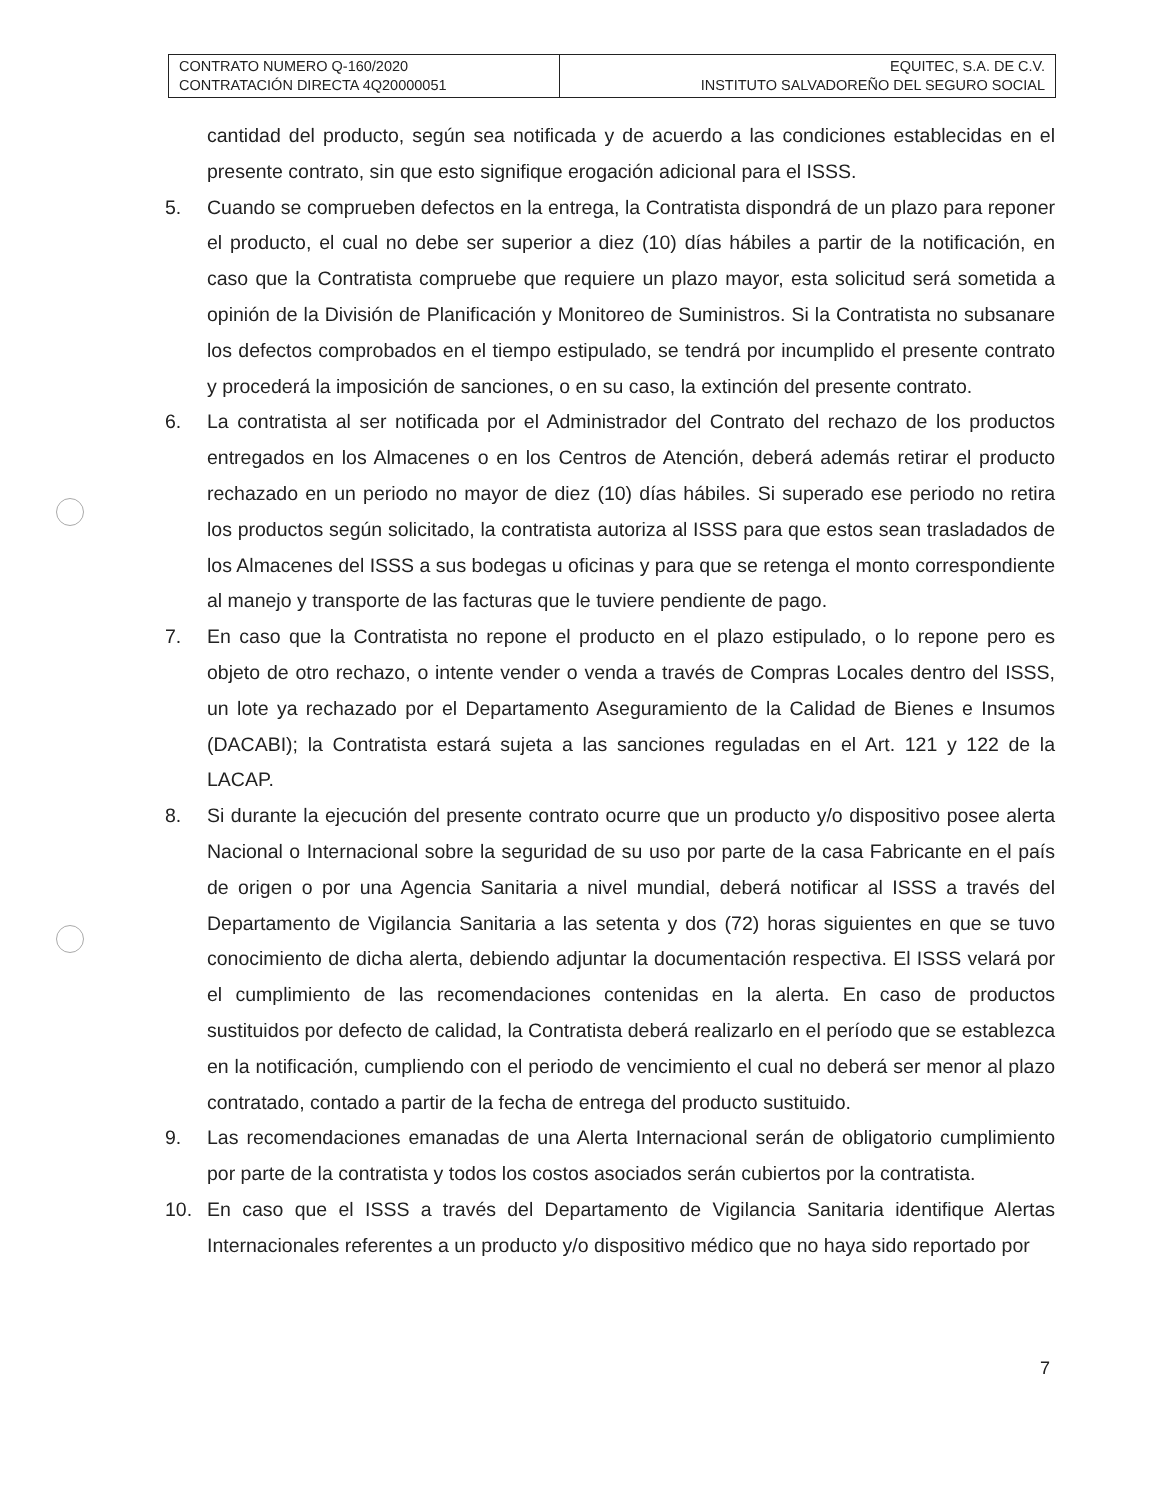| CONTRATO NUMERO Q-160/2020 CONTRATACIÓN DIRECTA 4Q20000051 | EQUITEC, S.A. DE C.V. INSTITUTO SALVADOREÑO DEL SEGURO SOCIAL |
cantidad del producto, según sea notificada y de acuerdo a las condiciones establecidas en el presente contrato, sin que esto signifique erogación adicional para el ISSS.
5. Cuando se comprueben defectos en la entrega, la Contratista dispondrá de un plazo para reponer el producto, el cual no debe ser superior a diez (10) días hábiles a partir de la notificación, en caso que la Contratista compruebe que requiere un plazo mayor, esta solicitud será sometida a opinión de la División de Planificación y Monitoreo de Suministros. Si la Contratista no subsanare los defectos comprobados en el tiempo estipulado, se tendrá por incumplido el presente contrato y procederá la imposición de sanciones, o en su caso, la extinción del presente contrato.
6. La contratista al ser notificada por el Administrador del Contrato del rechazo de los productos entregados en los Almacenes o en los Centros de Atención, deberá además retirar el producto rechazado en un periodo no mayor de diez (10) días hábiles. Si superado ese periodo no retira los productos según solicitado, la contratista autoriza al ISSS para que estos sean trasladados de los Almacenes del ISSS a sus bodegas u oficinas y para que se retenga el monto correspondiente al manejo y transporte de las facturas que le tuviere pendiente de pago.
7. En caso que la Contratista no repone el producto en el plazo estipulado, o lo repone pero es objeto de otro rechazo, o intente vender o venda a través de Compras Locales dentro del ISSS, un lote ya rechazado por el Departamento Aseguramiento de la Calidad de Bienes e Insumos (DACABI); la Contratista estará sujeta a las sanciones reguladas en el Art. 121 y 122 de la LACAP.
8. Si durante la ejecución del presente contrato ocurre que un producto y/o dispositivo posee alerta Nacional o Internacional sobre la seguridad de su uso por parte de la casa Fabricante en el país de origen o por una Agencia Sanitaria a nivel mundial, deberá notificar al ISSS a través del Departamento de Vigilancia Sanitaria a las setenta y dos (72) horas siguientes en que se tuvo conocimiento de dicha alerta, debiendo adjuntar la documentación respectiva. El ISSS velará por el cumplimiento de las recomendaciones contenidas en la alerta. En caso de productos sustituidos por defecto de calidad, la Contratista deberá realizarlo en el período que se establezca en la notificación, cumpliendo con el periodo de vencimiento el cual no deberá ser menor al plazo contratado, contado a partir de la fecha de entrega del producto sustituido.
9. Las recomendaciones emanadas de una Alerta Internacional serán de obligatorio cumplimiento por parte de la contratista y todos los costos asociados serán cubiertos por la contratista.
10. En caso que el ISSS a través del Departamento de Vigilancia Sanitaria identifique Alertas Internacionales referentes a un producto y/o dispositivo médico que no haya sido reportado por
7